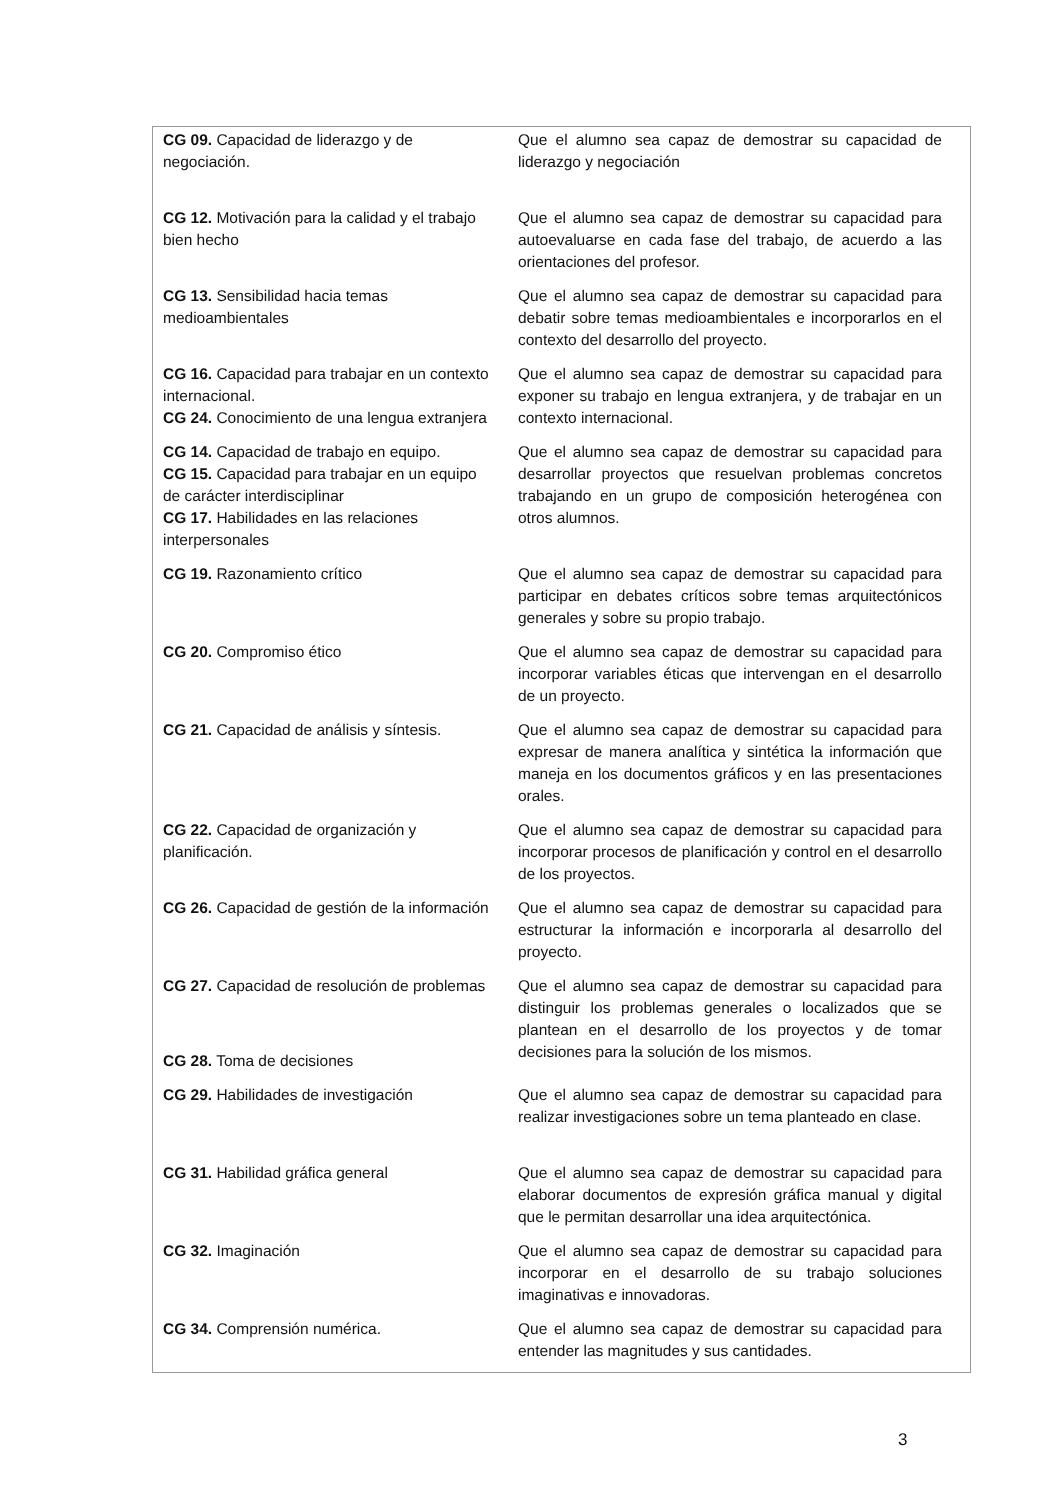| CG 09. Capacidad de liderazgo y de negociación. | Que el alumno sea capaz de demostrar su capacidad de liderazgo y negociación |
| CG 12. Motivación para la calidad y el trabajo bien hecho | Que el alumno sea capaz de demostrar su capacidad para autoevaluarse en cada fase del trabajo, de acuerdo a las orientaciones del profesor. |
| CG 13. Sensibilidad hacia temas medioambientales | Que el alumno sea capaz de demostrar su capacidad para debatir sobre temas medioambientales e incorporarlos en el contexto del desarrollo del proyecto. |
| CG 16. Capacidad para trabajar en un contexto internacional. CG 24. Conocimiento de una lengua extranjera | Que el alumno sea capaz de demostrar su capacidad para exponer su trabajo en lengua extranjera, y de trabajar en un contexto internacional. |
| CG 14. Capacidad de trabajo en equipo. CG 15. Capacidad para trabajar en un equipo de carácter interdisciplinar CG 17. Habilidades en las relaciones interpersonales | Que el alumno sea capaz de demostrar su capacidad para desarrollar proyectos que resuelvan problemas concretos trabajando en un grupo de composición heterogénea con otros alumnos. |
| CG 19. Razonamiento crítico | Que el alumno sea capaz de demostrar su capacidad para participar en debates críticos sobre temas arquitectónicos generales y sobre su propio trabajo. |
| CG 20. Compromiso ético | Que el alumno sea capaz de demostrar su capacidad para incorporar variables éticas que intervengan en el desarrollo de un proyecto. |
| CG 21. Capacidad de análisis y síntesis. | Que el alumno sea capaz de demostrar su capacidad para expresar de manera analítica y sintética la información que maneja en los documentos gráficos y en las presentaciones orales. |
| CG 22. Capacidad de organización y planificación. | Que el alumno sea capaz de demostrar su capacidad para incorporar procesos de planificación y control en el desarrollo de los proyectos. |
| CG 26. Capacidad de gestión de la información | Que el alumno sea capaz de demostrar su capacidad para estructurar la información e incorporarla al desarrollo del proyecto. |
| CG 27. Capacidad de resolución de problemas CG 28. Toma de decisiones | Que el alumno sea capaz de demostrar su capacidad para distinguir los problemas generales o localizados que se plantean en el desarrollo de los proyectos y de tomar decisiones para la solución de los mismos. |
| CG 29. Habilidades de investigación | Que el alumno sea capaz de demostrar su capacidad para realizar investigaciones sobre un tema planteado en clase. |
| CG 31. Habilidad gráfica general | Que el alumno sea capaz de demostrar su capacidad para elaborar documentos de expresión gráfica manual y digital que le permitan desarrollar una idea arquitectónica. |
| CG 32. Imaginación | Que el alumno sea capaz de demostrar su capacidad para incorporar en el desarrollo de su trabajo soluciones imaginativas e innovadoras. |
| CG 34. Comprensión numérica. | Que el alumno sea capaz de demostrar su capacidad para entender las magnitudes y sus cantidades. |
3